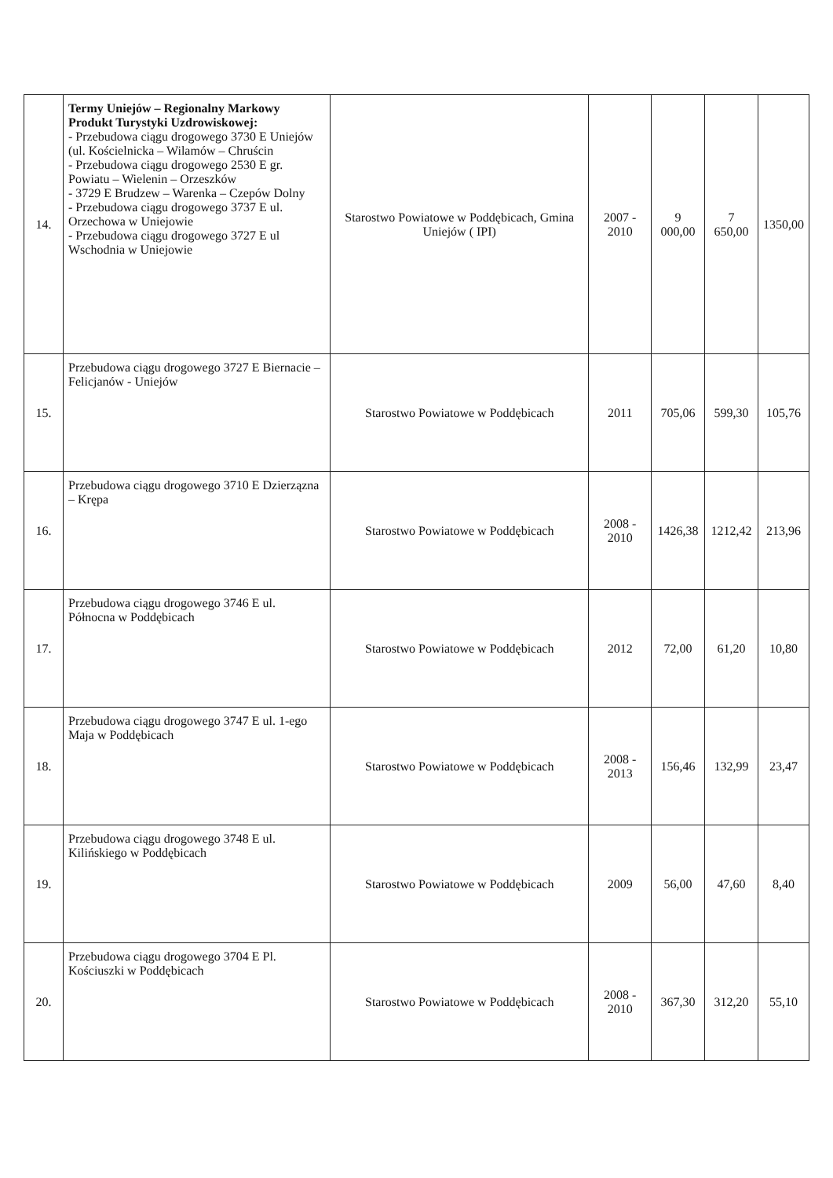| 14. | Termy Uniejów – Regionalny Markowy Produkt Turystyki Uzdrowiskowej: - Przebudowa ciągu drogowego 3730 E Uniejów (ul. Kościelnicka – Wilamów – Chruścin - Przebudowa ciągu drogowego 2530 E gr. Powiatu – Wielenin – Orzeszków - 3729 E Brudzew – Warenka – Czepów Dolny - Przebudowa ciągu drogowego 3737 E ul. Orzechowa w Uniejowie - Przebudowa ciągu drogowego 3727 E ul Wschodnia w Uniejowie | Starostwo Powiatowe w Poddębicach, Gmina Uniejów ( IPI) | 2007 - 2010 | 9 000,00 | 7 650,00 | 1350,00 |
| 15. | Przebudowa ciągu drogowego 3727 E Biernacie – Felicjanów - Uniejów | Starostwo Powiatowe w Poddębicach | 2011 | 705,06 | 599,30 | 105,76 |
| 16. | Przebudowa ciągu drogowego 3710 E Dzierzązna – Krępa | Starostwo Powiatowe w Poddębicach | 2008 - 2010 | 1426,38 | 1212,42 | 213,96 |
| 17. | Przebudowa ciągu drogowego 3746 E ul. Północna w Poddębicach | Starostwo Powiatowe w Poddębicach | 2012 | 72,00 | 61,20 | 10,80 |
| 18. | Przebudowa ciągu drogowego 3747 E ul. 1-ego Maja w Poddębicach | Starostwo Powiatowe w Poddębicach | 2008 - 2013 | 156,46 | 132,99 | 23,47 |
| 19. | Przebudowa ciągu drogowego 3748 E ul. Kilińskiego w Poddębicach | Starostwo Powiatowe w Poddębicach | 2009 | 56,00 | 47,60 | 8,40 |
| 20. | Przebudowa ciągu drogowego 3704 E Pl. Kościuszki w Poddębicach | Starostwo Powiatowe w Poddębicach | 2008 - 2010 | 367,30 | 312,20 | 55,10 |